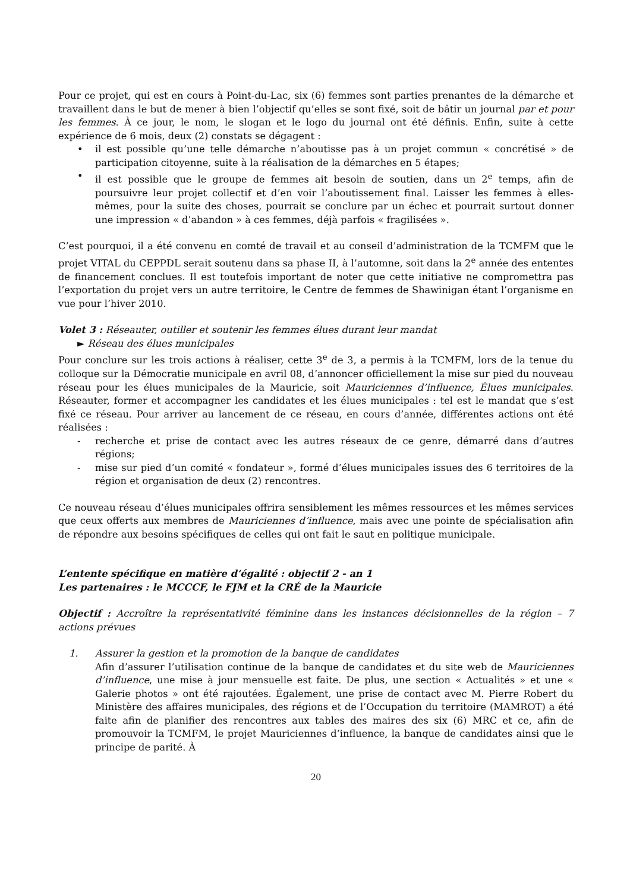Pour ce projet, qui est en cours à Point-du-Lac, six (6) femmes sont parties prenantes de la démarche et travaillent dans le but de mener à bien l’objectif qu’elles se sont fixé, soit de bâtir un journal par et pour les femmes. À ce jour, le nom, le slogan et le logo du journal ont été définis. Enfin, suite à cette expérience de 6 mois, deux (2) constats se dégagent :
• il est possible qu’une telle démarche n’aboutisse pas à un projet commun « concrétisé » de participation citoyenne, suite à la réalisation de la démarches en 5 étapes;
• il est possible que le groupe de femmes ait besoin de soutien, dans un 2<sup>e</sup> temps, afin de poursuivre leur projet collectif et d’en voir l’aboutissement final. Laisser les femmes à elles-mêmes, pour la suite des choses, pourrait se conclure par un échec et pourrait surtout donner une impression « d’abandon » à ces femmes, déjà parfois « fragilisées ».
C’est pourquoi, il a été convenu en comté de travail et au conseil d’administration de la TCMFM que le projet VITAL du CEPPDL serait soutenu dans sa phase II, à l’automne, soit dans la 2<sup>e</sup> année des ententes de financement conclues. Il est toutefois important de noter que cette initiative ne compromettra pas l’exportation du projet vers un autre territoire, le Centre de femmes de Shawinigan étant l’organisme en vue pour l’hiver 2010.
Volet 3 : Réseauter, outiller et soutenir les femmes élues durant leur mandat
► Réseau des élues municipales
Pour conclure sur les trois actions à réaliser, cette 3<sup>e</sup> de 3, a permis à la TCMFM, lors de la tenue du colloque sur la Démocratie municipale en avril 08, d’annoncer officiellement la mise sur pied du nouveau réseau pour les élues municipales de la Mauricie, soit Mauriciennes d’influence, Élues municipales. Réseauter, former et accompagner les candidates et les élues municipales : tel est le mandat que s’est fixé ce réseau. Pour arriver au lancement de ce réseau, en cours d’année, différentes actions ont été réalisées :
- recherche et prise de contact avec les autres réseaux de ce genre, démarré dans d’autres régions;
- mise sur pied d’un comité « fondateur », formé d’élues municipales issues des 6 territoires de la région et organisation de deux (2) rencontres.
Ce nouveau réseau d’élues municipales offrira sensiblement les mêmes ressources et les mêmes services que ceux offerts aux membres de Mauriciennes d’influence, mais avec une pointe de spécialisation afin de répondre aux besoins spécifiques de celles qui ont fait le saut en politique municipale.
L’entente spécifique en matière d’égalité : objectif 2 - an 1
Les partenaires : le MCCCF, le FJM et la CRÉ de la Mauricie
Objectif : Accroître la représentativité féminine dans les instances décisionnelles de la région – 7 actions prévues
1. Assurer la gestion et la promotion de la banque de candidates
Afin d’assurer l’utilisation continue de la banque de candidates et du site web de Mauriciennes d’influence, une mise à jour mensuelle est faite. De plus, une section « Actualités » et une « Galerie photos » ont été rajoutées. Également, une prise de contact avec M. Pierre Robert du Ministère des affaires municipales, des régions et de l’Occupation du territoire (MAMROT) a été faite afin de planifier des rencontres aux tables des maires des six (6) MRC et ce, afin de promouvoir la TCMFM, le projet Mauriciennes d’influence, la banque de candidates ainsi que le principe de parité. À
20